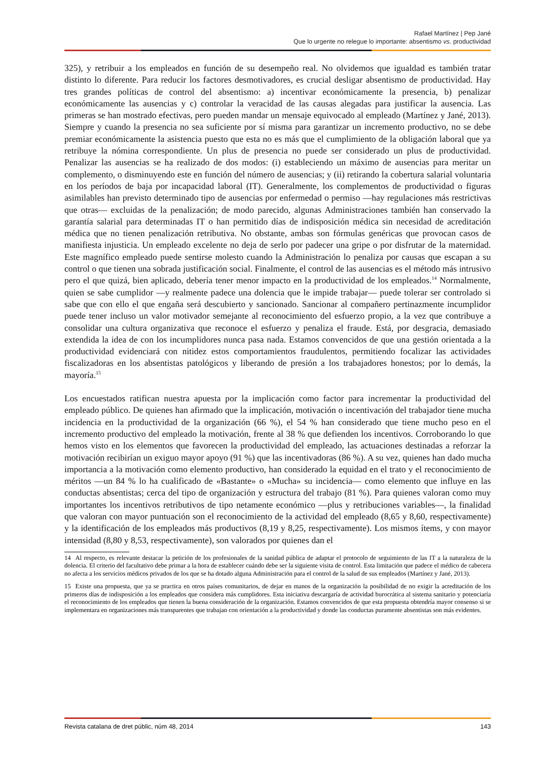Rafael Martínez | Pep Jané
Que lo urgente no relegue lo importante: absentismo vs. productividad
325), y retribuir a los empleados en función de su desempeño real. No olvidemos que igualdad es también tratar distinto lo diferente. Para reducir los factores desmotivadores, es crucial desligar absentismo de productividad. Hay tres grandes políticas de control del absentismo: a) incentivar económicamente la presencia, b) penalizar económicamente las ausencias y c) controlar la veracidad de las causas alegadas para justificar la ausencia. Las primeras se han mostrado efectivas, pero pueden mandar un mensaje equivocado al empleado (Martínez y Jané, 2013). Siempre y cuando la presencia no sea suficiente por sí misma para garantizar un incremento productivo, no se debe premiar económicamente la asistencia puesto que esta no es más que el cumplimiento de la obligación laboral que ya retribuye la nómina correspondiente. Un plus de presencia no puede ser considerado un plus de productividad. Penalizar las ausencias se ha realizado de dos modos: (i) estableciendo un máximo de ausencias para meritar un complemento, o disminuyendo este en función del número de ausencias; y (ii) retirando la cobertura salarial voluntaria en los períodos de baja por incapacidad laboral (IT). Generalmente, los complementos de productividad o figuras asimilables han previsto determinado tipo de ausencias por enfermedad o permiso —hay regulaciones más restrictivas que otras— excluidas de la penalización; de modo parecido, algunas Administraciones también han conservado la garantía salarial para determinadas IT o han permitido días de indisposición médica sin necesidad de acreditación médica que no tienen penalización retributiva. No obstante, ambas son fórmulas genéricas que provocan casos de manifiesta injusticia. Un empleado excelente no deja de serlo por padecer una gripe o por disfrutar de la maternidad. Este magnífico empleado puede sentirse molesto cuando la Administración lo penaliza por causas que escapan a su control o que tienen una sobrada justificación social. Finalmente, el control de las ausencias es el método más intrusivo pero el que quizá, bien aplicado, debería tener menor impacto en la productividad de los empleados.<sup>14</sup> Normalmente, quien se sabe cumplidor —y realmente padece una dolencia que le impide trabajar— puede tolerar ser controlado si sabe que con ello el que engaña será descubierto y sancionado. Sancionar al compañero pertinazmente incumplidor puede tener incluso un valor motivador semejante al reconocimiento del esfuerzo propio, a la vez que contribuye a consolidar una cultura organizativa que reconoce el esfuerzo y penaliza el fraude. Está, por desgracia, demasiado extendida la idea de con los incumplidores nunca pasa nada. Estamos convencidos de que una gestión orientada a la productividad evidenciará con nitidez estos comportamientos fraudulentos, permitiendo focalizar las actividades fiscalizadoras en los absentistas patológicos y liberando de presión a los trabajadores honestos; por lo demás, la mayoría.<sup>15</sup>
Los encuestados ratifican nuestra apuesta por la implicación como factor para incrementar la productividad del empleado público. De quienes han afirmado que la implicación, motivación o incentivación del trabajador tiene mucha incidencia en la productividad de la organización (66 %), el 54 % han considerado que tiene mucho peso en el incremento productivo del empleado la motivación, frente al 38 % que defienden los incentivos. Corroborando lo que hemos visto en los elementos que favorecen la productividad del empleado, las actuaciones destinadas a reforzar la motivación recibirían un exiguo mayor apoyo (91 %) que las incentivadoras (86 %). A su vez, quienes han dado mucha importancia a la motivación como elemento productivo, han considerado la equidad en el trato y el reconocimiento de méritos —un 84 % lo ha cualificado de «Bastante» o «Mucha» su incidencia— como elemento que influye en las conductas absentistas; cerca del tipo de organización y estructura del trabajo (81 %). Para quienes valoran como muy importantes los incentivos retributivos de tipo netamente económico —plus y retribuciones variables—, la finalidad que valoran con mayor puntuación son el reconocimiento de la actividad del empleado (8,65 y 8,60, respectivamente) y la identificación de los empleados más productivos (8,19 y 8,25, respectivamente). Los mismos ítems, y con mayor intensidad (8,80 y 8,53, respectivamente), son valorados por quienes dan el
14 Al respecto, es relevante destacar la petición de los profesionales de la sanidad pública de adaptar el protocolo de seguimiento de las IT a la naturaleza de la dolencia. El criterio del facultativo debe primar a la hora de establecer cuándo debe ser la siguiente visita de control. Esta limitación que padece el médico de cabecera no afecta a los servicios médicos privados de los que se ha dotado alguna Administración para el control de la salud de sus empleados (Martínez y Jané, 2013).
15 Existe una propuesta, que ya se practica en otros países comunitarios, de dejar en manos de la organización la posibilidad de no exigir la acreditación de los primeros días de indisposición a los empleados que considera más cumplidores. Esta iniciativa descargaría de actividad burocrática al sistema sanitario y potenciaría el reconocimiento de los empleados que tienen la buena consideración de la organización. Estamos convencidos de que esta propuesta obtendría mayor consenso si se implementara en organizaciones más transparentes que trabajan con orientación a la productividad y donde las conductas puramente absentistas son más evidentes.
Revista catalana de dret públic, núm 48, 2014 143